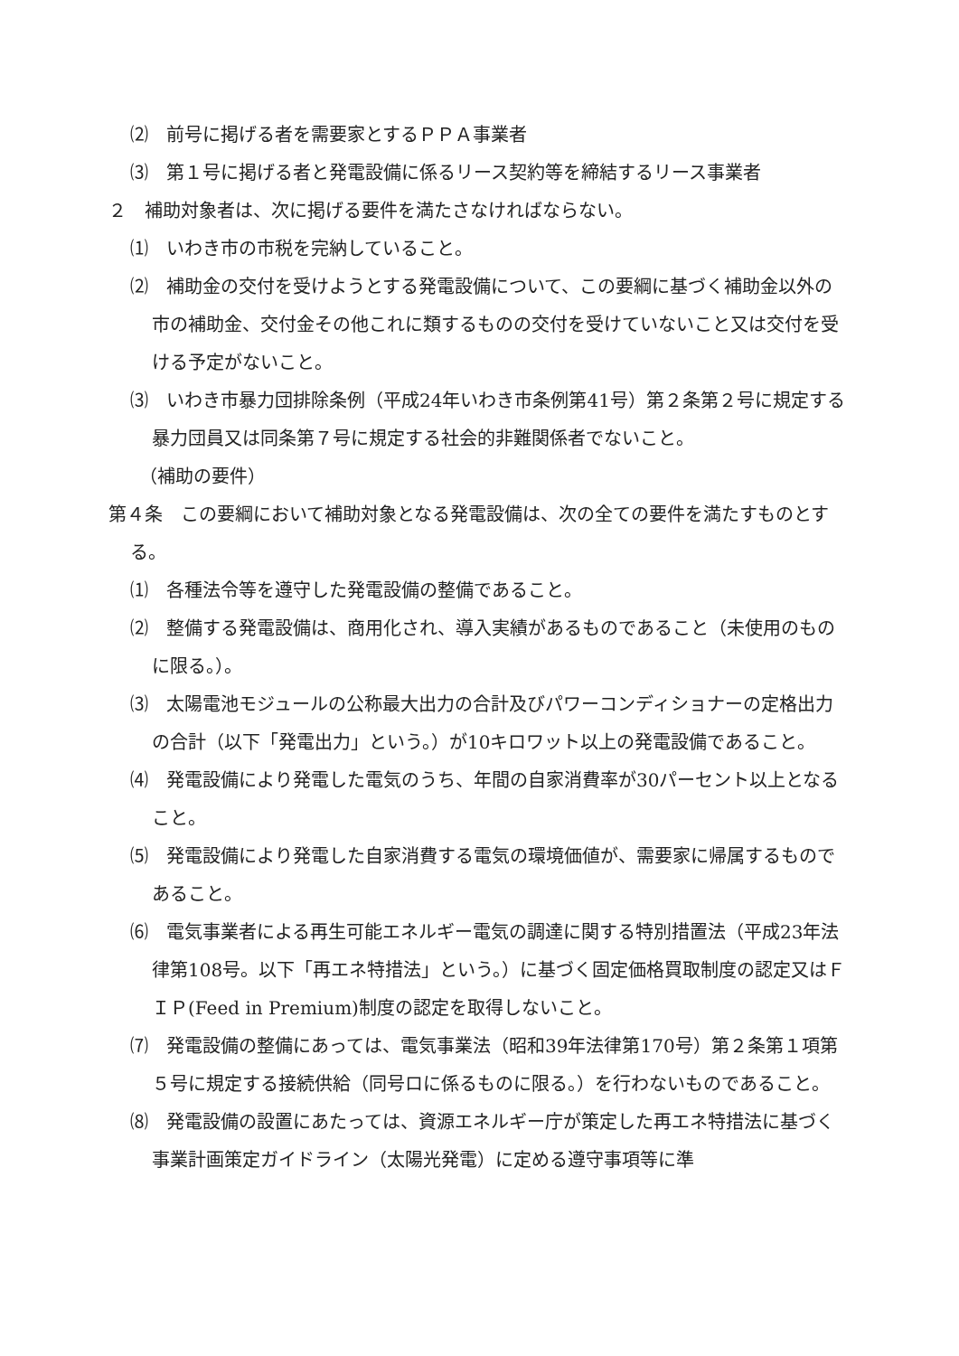⑵　前号に掲げる者を需要家とするＰＰＡ事業者
⑶　第１号に掲げる者と発電設備に係るリース契約等を締結するリース事業者
２　補助対象者は、次に掲げる要件を満たさなければならない。
⑴　いわき市の市税を完納していること。
⑵　補助金の交付を受けようとする発電設備について、この要綱に基づく補助金以外の市の補助金、交付金その他これに類するものの交付を受けていないこと又は交付を受ける予定がないこと。
⑶　いわき市暴力団排除条例（平成24年いわき市条例第41号）第２条第２号に規定する暴力団員又は同条第７号に規定する社会的非難関係者でないこと。
（補助の要件）
第４条　この要綱において補助対象となる発電設備は、次の全ての要件を満たすものとする。
⑴　各種法令等を遵守した発電設備の整備であること。
⑵　整備する発電設備は、商用化され、導入実績があるものであること（未使用のものに限る。）。
⑶　太陽電池モジュールの公称最大出力の合計及びパワーコンディショナーの定格出力の合計（以下「発電出力」という。）が10キロワット以上の発電設備であること。
⑷　発電設備により発電した電気のうち、年間の自家消費率が30パーセント以上となること。
⑸　発電設備により発電した自家消費する電気の環境価値が、需要家に帰属するものであること。
⑹　電気事業者による再生可能エネルギー電気の調達に関する特別措置法（平成23年法律第108号。以下「再エネ特措法」という。）に基づく固定価格買取制度の認定又はＦＩＰ(Feed in Premium)制度の認定を取得しないこと。
⑺　発電設備の整備にあっては、電気事業法（昭和39年法律第170号）第２条第１項第５号に規定する接続供給（同号ロに係るものに限る。）を行わないものであること。
⑻　発電設備の設置にあたっては、資源エネルギー庁が策定した再エネ特措法に基づく事業計画策定ガイドライン（太陽光発電）に定める遵守事項等に準